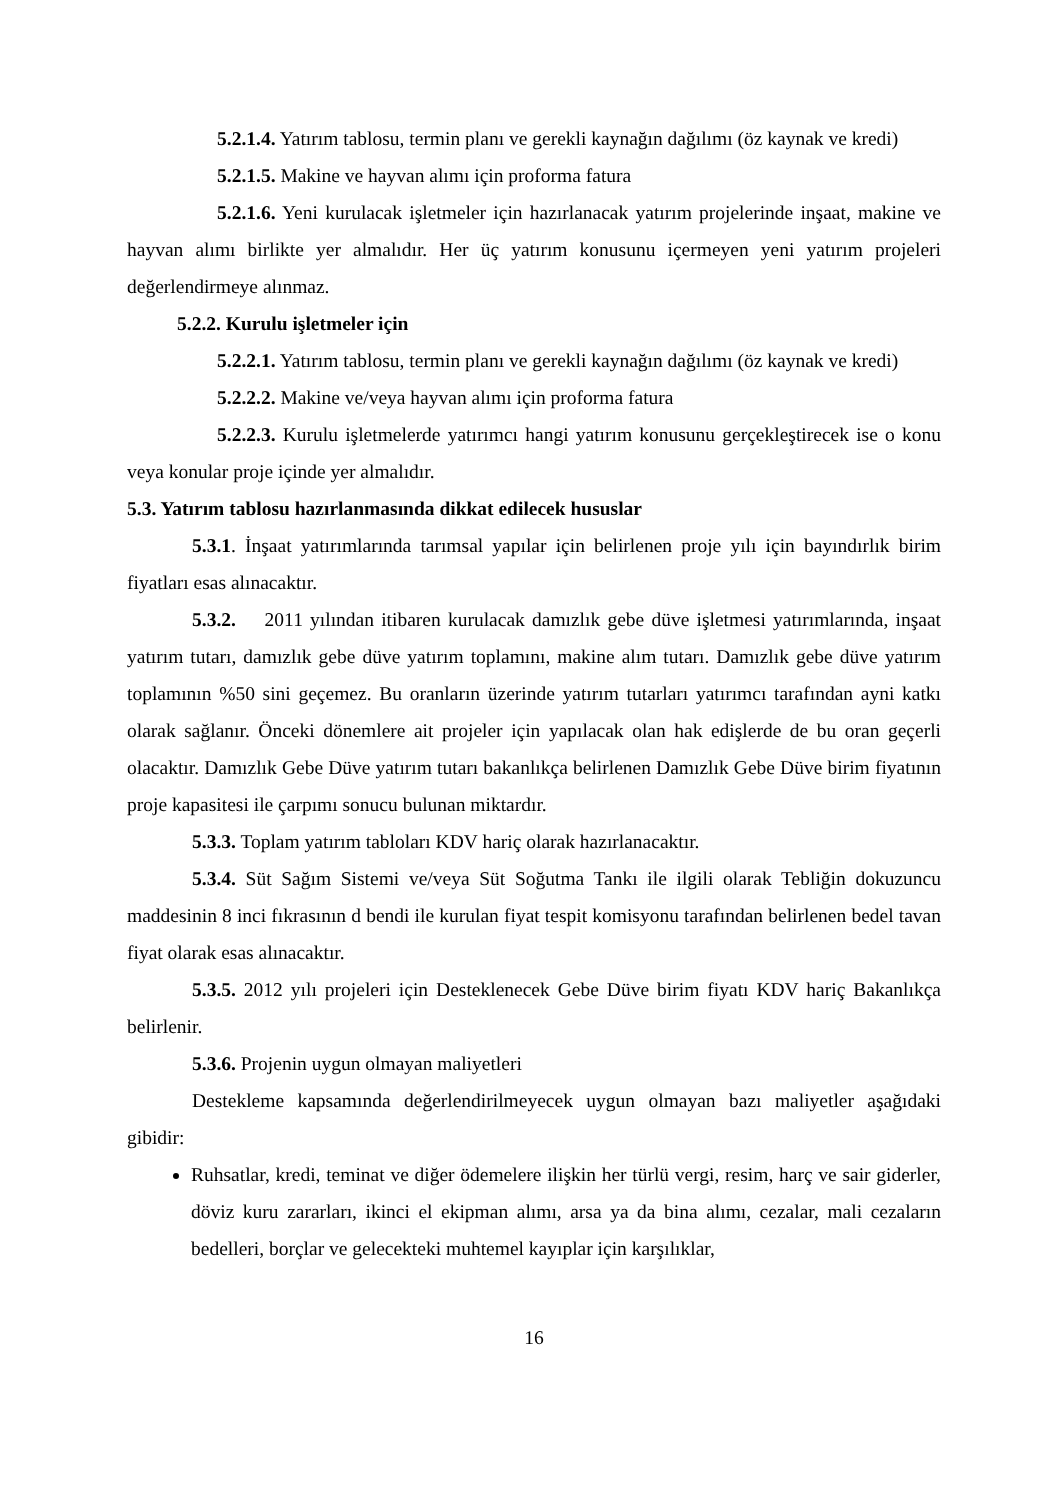5.2.1.4. Yatırım tablosu, termin planı ve gerekli kaynağın dağılımı (öz kaynak ve kredi)
5.2.1.5. Makine ve hayvan alımı için proforma fatura
5.2.1.6. Yeni kurulacak işletmeler için hazırlanacak yatırım projelerinde inşaat, makine ve hayvan alımı birlikte yer almalıdır. Her üç yatırım konusunu içermeyen yeni yatırım projeleri değerlendirmeye alınmaz.
5.2.2. Kurulu işletmeler için
5.2.2.1. Yatırım tablosu, termin planı ve gerekli kaynağın dağılımı (öz kaynak ve kredi)
5.2.2.2. Makine ve/veya hayvan alımı için proforma fatura
5.2.2.3. Kurulu işletmelerde yatırımcı hangi yatırım konusunu gerçekleştirecek ise o konu veya konular proje içinde yer almalıdır.
5.3. Yatırım tablosu hazırlanmasında dikkat edilecek hususlar
5.3.1. İnşaat yatırımlarında tarımsal yapılar için belirlenen proje yılı için bayındırlık birim fiyatları esas alınacaktır.
5.3.2. 2011 yılından itibaren kurulacak damızlık gebe düve işletmesi yatırımlarında, inşaat yatırım tutarı, damızlık gebe düve yatırım toplamını, makine alım tutarı. Damızlık gebe düve yatırım toplamının %50 sini geçemez. Bu oranların üzerinde yatırım tutarları yatırımcı tarafından ayni katkı olarak sağlanır. Önceki dönemlere ait projeler için yapılacak olan hak edişlerde de bu oran geçerli olacaktır. Damızlık Gebe Düve yatırım tutarı bakanlıkça belirlenen Damızlık Gebe Düve birim fiyatının proje kapasitesi ile çarpımı sonucu bulunan miktardır.
5.3.3. Toplam yatırım tabloları KDV hariç olarak hazırlanacaktır.
5.3.4. Süt Sağım Sistemi ve/veya Süt Soğutma Tankı ile ilgili olarak Tebliğin dokuzuncu maddesinin 8 inci fıkrasının d bendi ile kurulan fiyat tespit komisyonu tarafından belirlenen bedel tavan fiyat olarak esas alınacaktır.
5.3.5. 2012 yılı projeleri için Desteklenecek Gebe Düve birim fiyatı KDV hariç Bakanlıkça belirlenir.
5.3.6. Projenin uygun olmayan maliyetleri
Destekleme kapsamında değerlendirilmeyecek uygun olmayan bazı maliyetler aşağıdaki gibidir:
Ruhsatlar, kredi, teminat ve diğer ödemelere ilişkin her türlü vergi, resim, harç ve sair giderler, döviz kuru zararları, ikinci el ekipman alımı, arsa ya da bina alımı, cezalar, mali cezaların bedelleri, borçlar ve gelecekteki muhtemel kayıplar için karşılıklar,
16